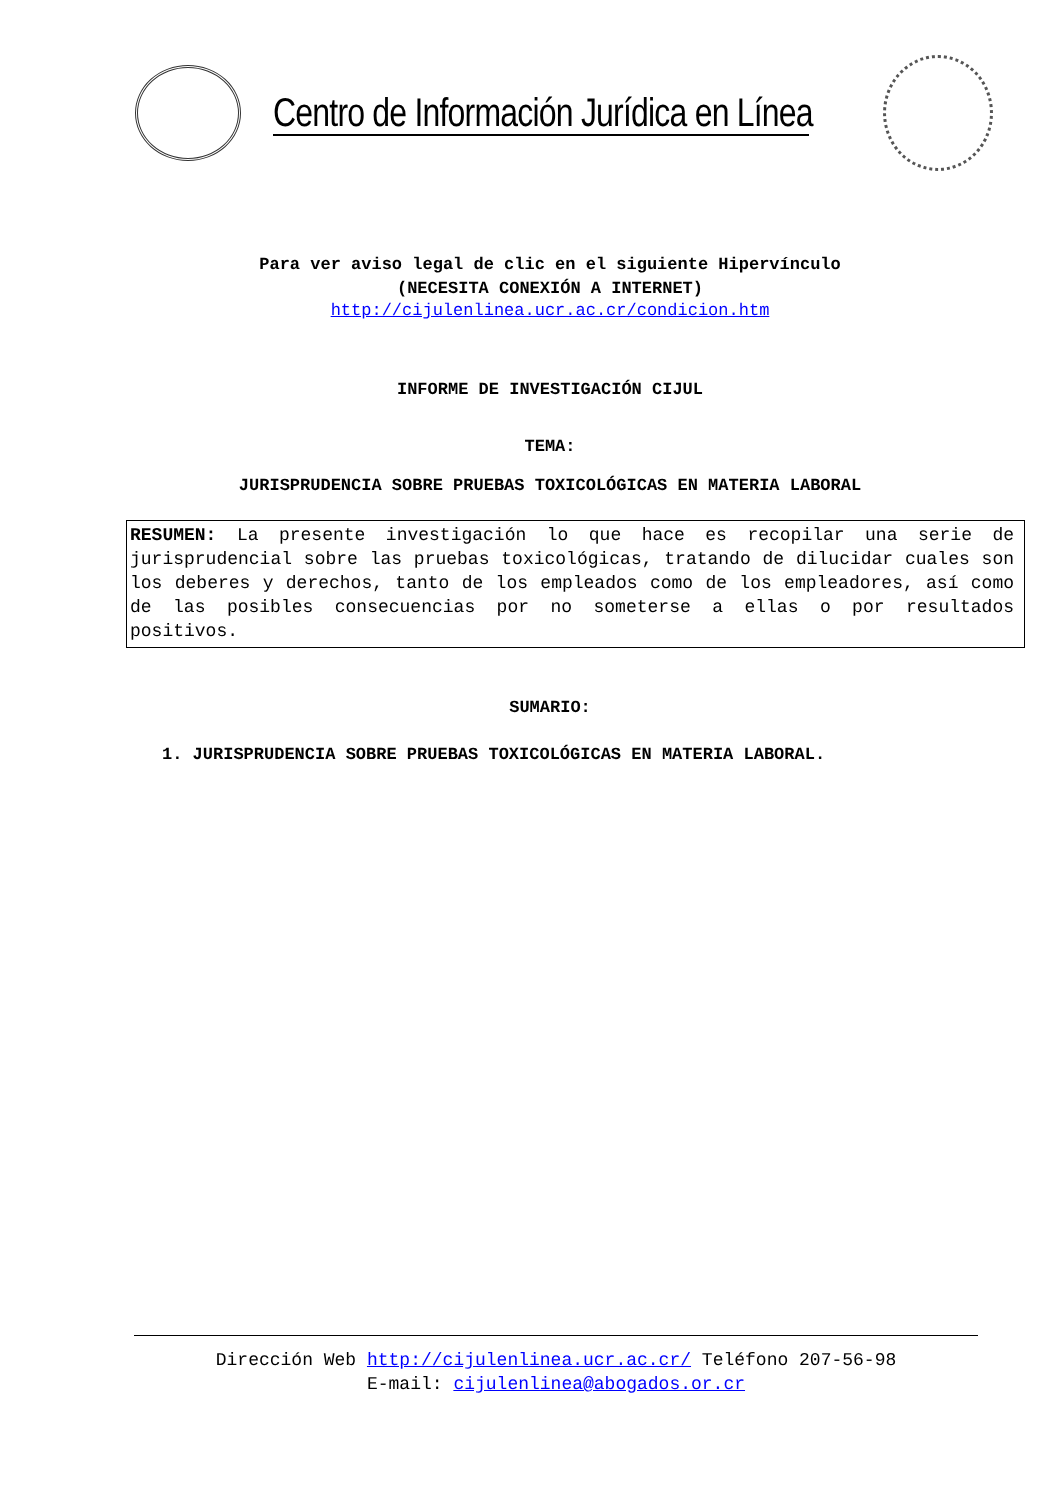Centro de Información Jurídica en Línea
Para ver aviso legal de clic en el siguiente Hipervínculo
(NECESITA CONEXIÓN A INTERNET)
http://cijulenlinea.ucr.ac.cr/condicion.htm
INFORME DE INVESTIGACIÓN CIJUL
TEMA:
JURISPRUDENCIA SOBRE PRUEBAS TOXICOLÓGICAS EN MATERIA LABORAL
RESUMEN: La presente investigación lo que hace es recopilar una serie de jurisprudencial sobre las pruebas toxicológicas, tratando de dilucidar cuales son los deberes y derechos, tanto de los empleados como de los empleadores, así como de las posibles consecuencias por no someterse a ellas o por resultados positivos.
SUMARIO:
1. JURISPRUDENCIA SOBRE PRUEBAS TOXICOLÓGICAS EN MATERIA LABORAL.
Dirección Web http://cijulenlinea.ucr.ac.cr/ Teléfono 207-56-98
E-mail: cijulenlinea@abogados.or.cr